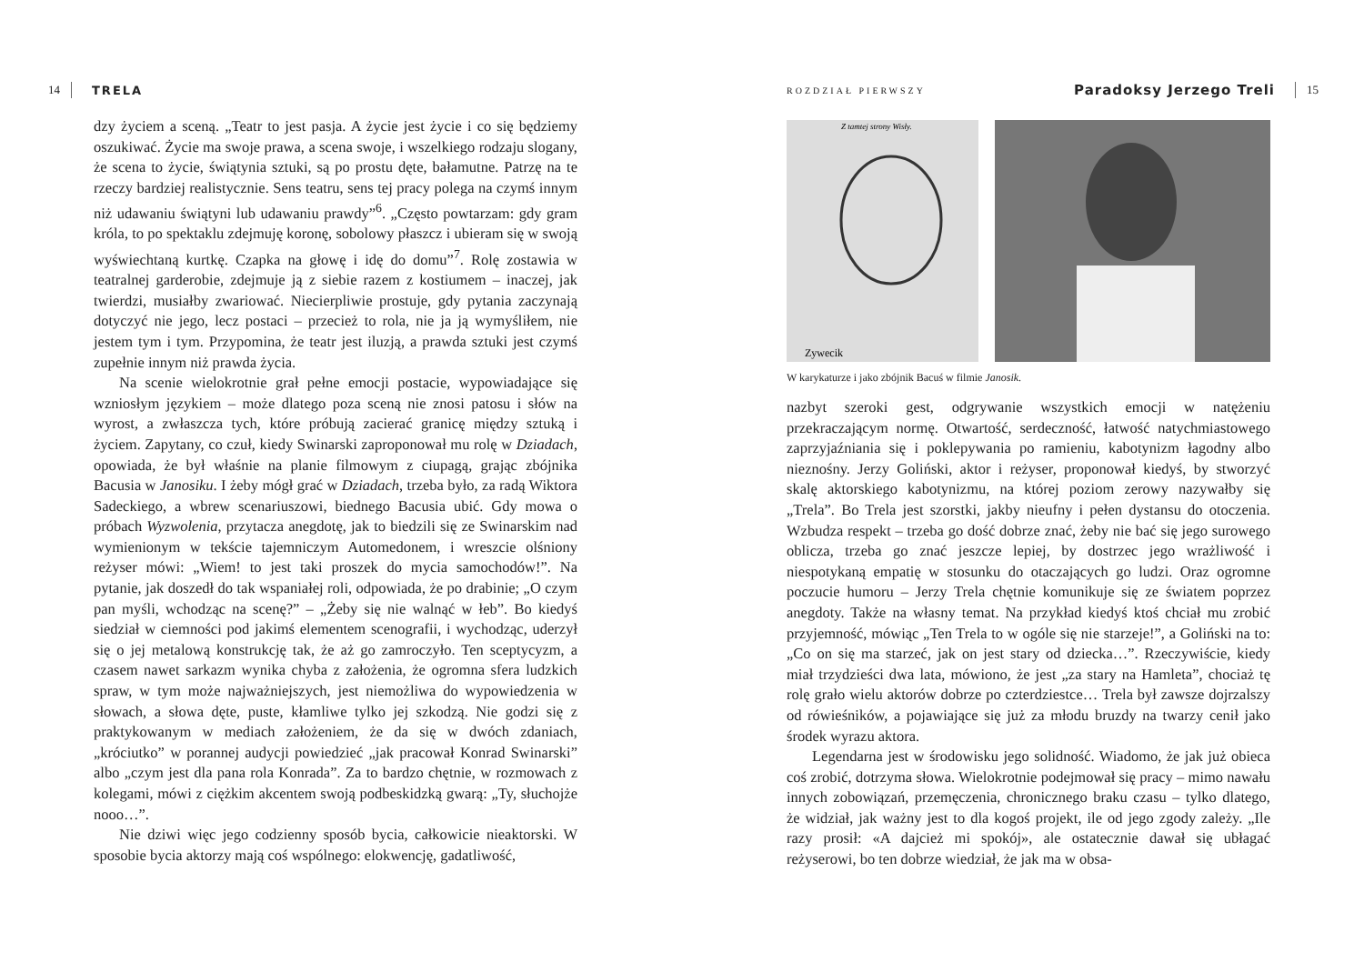14 TRELA
dzy życiem a sceną. „Teatr to jest pasja. A życie jest życie i co się będziemy oszukiwać. Życie ma swoje prawa, a scena swoje, i wszelkiego rodzaju slogany, że scena to życie, świątynia sztuki, są po prostu dęte, bałamutne. Patrzę na te rzeczy bardziej realistycznie. Sens teatru, sens tej pracy polega na czymś innym niż udawaniu świątyni lub udawaniu prawdy”<sup>6</sup>. „Często powtarzam: gdy gram króla, to po spektaklu zdejmuję koronę, sobolowy płaszcz i ubieram się w swoją wyświechtaną kurtkę. Czapka na głowę i idę do domu”<sup>7</sup>. Rolę zostawia w teatralnej garderobie, zdejmuje ją z siebie razem z kostiumem – inaczej, jak twierdzi, musiałby zwariować. Niecierpliwie prostuje, gdy pytania zaczynają dotyczyć nie jego, lecz postaci – przecież to rola, nie ja ją wymyśliłem, nie jestem tym i tym. Przypomina, że teatr jest iluzją, a prawda sztuki jest czymś zupełnie innym niż prawda życia.
Na scenie wielokrotnie grał pełne emocji postacie, wypowiadające się wzniosłym językiem – może dlatego poza sceną nie znosi patosu i słów na wyrost, a zwłaszcza tych, które próbują zacierać granicę między sztuką i życiem. Zapytany, co czuł, kiedy Swinarski zaproponował mu rolę w Dziadach, opowiada, że był właśnie na planie filmowym z ciupagą, grając zbójnika Bacusia w Janosiku. I żeby mógł grać w Dziadach, trzeba było, za radą Wiktora Sadeckiego, a wbrew scenariuszowi, biednego Bacusia ubić. Gdy mowa o próbach Wyzwolenia, przytacza anegdotę, jak to biedzili się ze Swinarskim nad wymienionym w tekście tajemniczym Automedonem, i wreszcie olśniony reżyser mówi: „Wiem! to jest taki proszek do mycia samochodów!”. Na pytanie, jak doszedł do tak wspaniałej roli, odpowiada, że po drabinie; „O czym pan myśli, wchodząc na scenę?” – „Żeby się nie walnąć w łeb”. Bo kiedyś siedział w ciemności pod jakimś elementem scenografii, i wychodząc, uderzył się o jej metalową konstrukcję tak, że aż go zamroczyło. Ten sceptycyzm, a czasem nawet sarkazm wynika chyba z założenia, że ogromna sfera ludzkich spraw, w tym może najważniejszych, jest niemożliwa do wypowiedzenia w słowach, a słowa dęte, puste, kłamliwe tylko jej szkodzą. Nie godzi się z praktykowanym w mediach założeniem, że da się w dwóch zdaniach, „króciutko” w porannej audycji powiedzieć „jak pracował Konrad Swinarski” albo „czym jest dla pana rola Konrada”. Za to bardzo chętnie, w rozmowach z kolegami, mówi z ciężkim akcentem swoją podbeskidzką gwarą: „Ty, słuchojże nooo…”.
Nie dziwi więc jego codzienny sposób bycia, całkowicie nieaktorski. W sposobie bycia aktorzy mają coś wspólnego: elokwencję, gadatliwość,
ROZDZIAŁ PIERWSZY Paradoksy Jerzego Treli 15
Z tamtej strony Wisły.
Zywecik
W karykaturze i jako zbójnik Bacuś w filmie Janosik.
nazbyt szeroki gest, odgrywanie wszystkich emocji w natężeniu przekraczającym normę. Otwartość, serdeczność, łatwość natychmiastowego zaprzyjaźniania się i poklepywania po ramieniu, kabotynizm łagodny albo nieznośny. Jerzy Goliński, aktor i reżyser, proponował kiedyś, by stworzyć skalę aktorskiego kabotynizmu, na której poziom zerowy nazywałby się „Trela”. Bo Trela jest szorstki, jakby nieufny i pełen dystansu do otoczenia. Wzbudza respekt – trzeba go dość dobrze znać, żeby nie bać się jego surowego oblicza, trzeba go znać jeszcze lepiej, by dostrzec jego wrażliwość i niespotykaną empatię w stosunku do otaczających go ludzi. Oraz ogromne poczucie humoru – Jerzy Trela chętnie komunikuje się ze światem poprzez anegdoty. Także na własny temat. Na przykład kiedyś ktoś chciał mu zrobić przyjemność, mówiąc „Ten Trela to w ogóle się nie starzeje!”, a Goliński na to: „Co on się ma starzeć, jak on jest stary od dziecka…”. Rzeczywiście, kiedy miał trzydzieści dwa lata, mówiono, że jest „za stary na Hamleta”, chociaż tę rolę grało wielu aktorów dobrze po czterdziestce… Trela był zawsze dojrzalszy od rówieśników, a pojawiające się już za młodu bruzdy na twarzy cenił jako środek wyrazu aktora.
Legendarna jest w środowisku jego solidność. Wiadomo, że jak już obieca coś zrobić, dotrzyma słowa. Wielokrotnie podejmował się pracy – mimo nawału innych zobowiązań, przemęczenia, chronicznego braku czasu – tylko dlatego, że widział, jak ważny jest to dla kogoś projekt, ile od jego zgody zależy. „Ile razy prosił: «A dajcież mi spokój», ale ostatecznie dawał się ubłagać reżyserowi, bo ten dobrze wiedział, że jak ma w obsa-